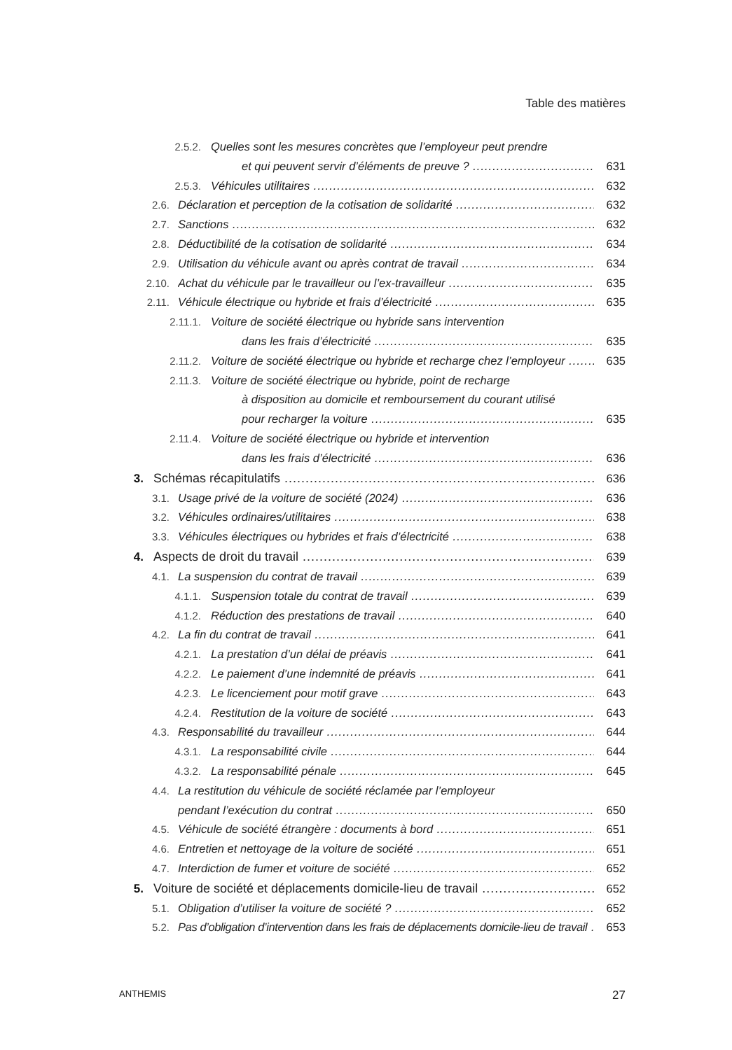Table des matières
2.5.2. Quelles sont les mesures concrètes que l’employeur peut prendre
et qui peuvent servir d’éléments de preuve ? 631
2.5.3. Véhicules utilitaires 632
2.6. Déclaration et perception de la cotisation de solidarité 632
2.7. Sanctions 632
2.8. Déductibilité de la cotisation de solidarité 634
2.9. Utilisation du véhicule avant ou après contrat de travail 634
2.10. Achat du véhicule par le travailleur ou l’ex-travailleur 635
2.11. Véhicule électrique ou hybride et frais d’électricité 635
2.11.1. Voiture de société électrique ou hybride sans intervention
dans les frais d’électricité 635
2.11.2. Voiture de société électrique ou hybride et recharge chez l’employeur 635
2.11.3. Voiture de société électrique ou hybride, point de recharge
à disposition au domicile et remboursement du courant utilisé
pour recharger la voiture 635
2.11.4. Voiture de société électrique ou hybride et intervention
dans les frais d’électricité 636
3. Schémas récapitulatifs 636
3.1. Usage privé de la voiture de société (2024) 636
3.2. Véhicules ordinaires/utilitaires 638
3.3. Véhicules électriques ou hybrides et frais d’électricité 638
4. Aspects de droit du travail 639
4.1. La suspension du contrat de travail 639
4.1.1. Suspension totale du contrat de travail 639
4.1.2. Réduction des prestations de travail 640
4.2. La fin du contrat de travail 641
4.2.1. La prestation d’un délai de préavis 641
4.2.2. Le paiement d’une indemnité de préavis 641
4.2.3. Le licenciement pour motif grave 643
4.2.4. Restitution de la voiture de société 643
4.3. Responsabilité du travailleur 644
4.3.1. La responsabilité civile 644
4.3.2. La responsabilité pénale 645
4.4. La restitution du véhicule de société réclamée par l’employeur
pendant l’exécution du contrat 650
4.5. Véhicule de société étrangère : documents à bord 651
4.6. Entretien et nettoyage de la voiture de société 651
4.7. Interdiction de fumer et voiture de société 652
5. Voiture de société et déplacements domicile-lieu de travail 652
5.1. Obligation d’utiliser la voiture de société ? 652
5.2. Pas d’obligation d’intervention dans les frais de déplacements domicile-lieu de travail 653
ANTHEMIS 27